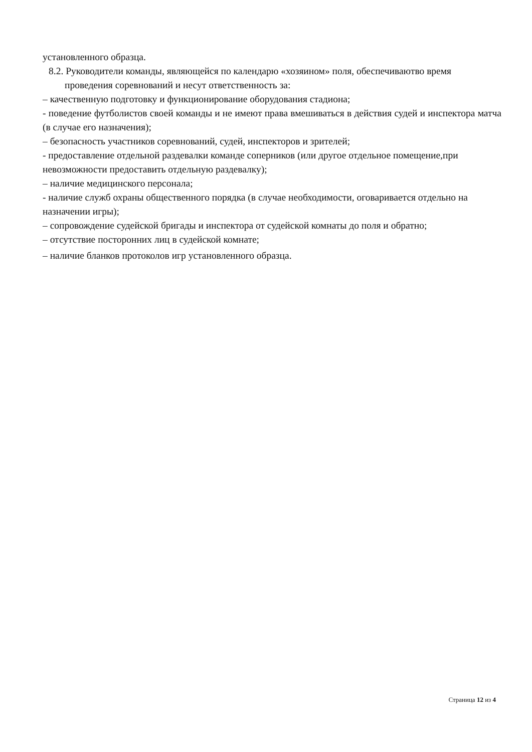установленного образца.
8.2. Руководители команды, являющейся по календарю «хозяином» поля, обеспечиваютво время
проведения соревнований и несут ответственность за:
– качественную подготовку и функционирование оборудования стадиона;
- поведение футболистов своей команды и не имеют права вмешиваться в действия судей и инспектора матча (в случае его назначения);
– безопасность участников соревнований, судей, инспекторов и зрителей;
- предоставление отдельной раздевалки команде соперников (или другое отдельное помещение,при невозможности предоставить отдельную раздевалку);
– наличие медицинского персонала;
- наличие служб охраны общественного порядка (в случае необходимости, оговаривается отдельно на назначении игры);
– сопровождение судейской бригады и инспектора от судейской комнаты до поля и обратно;
– отсутствие посторонних лиц в судейской комнате;
– наличие бланков протоколов игр установленного образца.
Страница 12 из 4